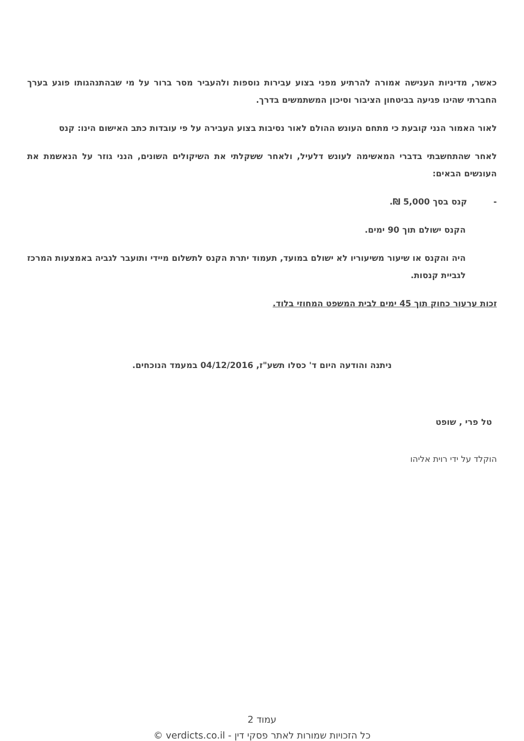כאשר, מדיניות הענישה אמורה להרתיע מפני בצוע עבירות נוספות ולהעביר מסר ברור על מי שבהתנהגותו פוגע בערך החברתי שהינו פגיעה בביטחון הציבור וסיכון המשתמשים בדרך.
לאור האמור הנני קובעת כי מתחם העונש ההולם לאור נסיבות בצוע העבירה על פי עובדות כתב האישום הינו: קנס
לאחר שהתחשבתי בדברי המאשימה לעונש דלעיל, ולאחר ששקלתי את השיקולים השונים, הנני גוזר על הנאשמת את העונשים הבאים:
- קנס בסך 5,000 ₪.
הקנס ישולם תוך 90 ימים.
היה והקנס או שיעור משיעוריו לא ישולם במועד, תעמוד יתרת הקנס לתשלום מיידי ותועבר לגביה באמצעות המרכז לגביית קנסות.
זכות ערעור כחוק תוך 45 ימים לבית המשפט המחוזי בלוד.
ניתנה והודעה היום ד' כסלו תשע"ז, 04/12/2016 במעמד הנוכחים.
טל פרי , שופט
הוקלד על ידי רוית אליהו
עמוד 2
כל הזכויות שמורות לאתר פסקי דין - verdicts.co.il ©